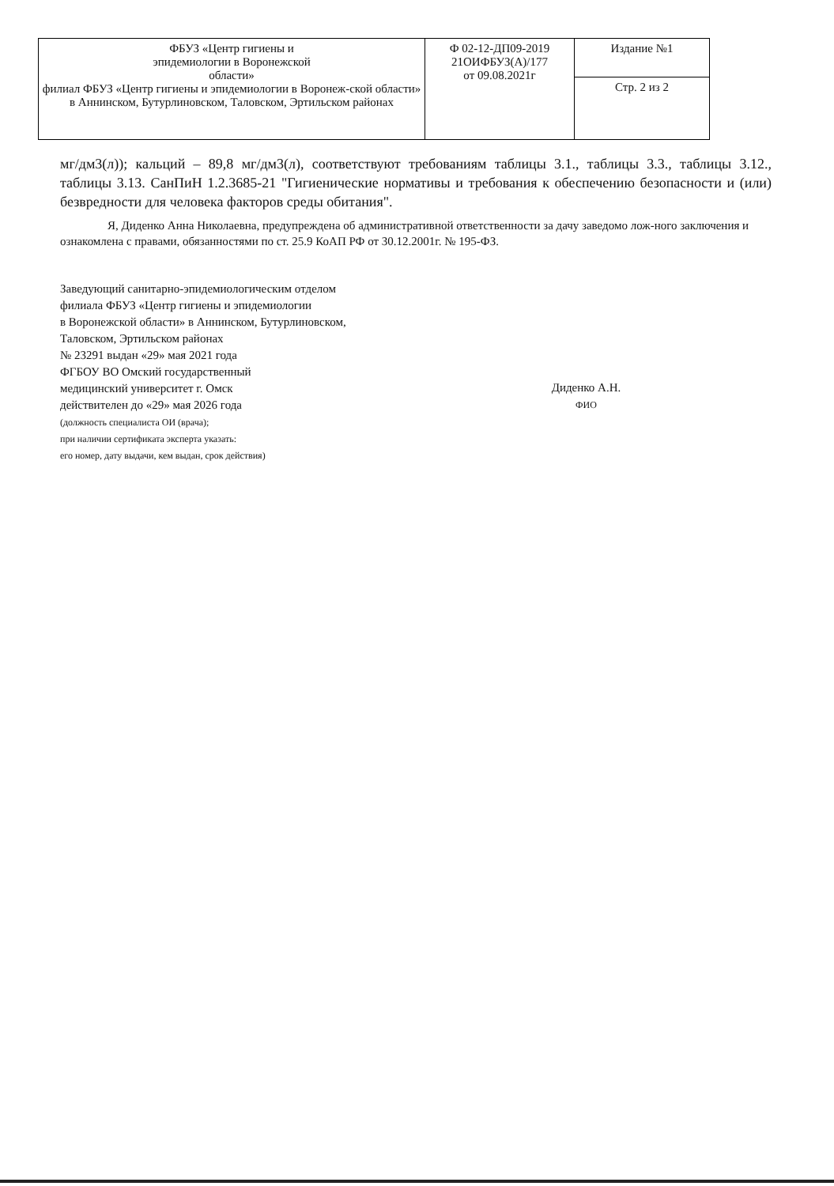| ФБУЗ «Центр гигиены и эпидемиологии в Воронежской области» филиал ФБУЗ «Центр гигиены и эпидемиологии в Воронеж-ской области» в Аннинском, Бутурлиновском, Таловском, Эртильском районах | Ф 02-12-ДП09-2019 21ОИФБУЗ(А)/177 от 09.08.2021г | Издание №1 |
| | | Стр. 2 из 2 |
мг/дм3(л)); кальций – 89,8 мг/дм3(л), соответствуют требованиям таблицы 3.1., таблицы 3.3., таблицы 3.12., таблицы 3.13. СанПиН 1.2.3685-21 "Гигиенические нормативы и требования к обеспечению безопасности и (или) безвредности для человека факторов среды обитания".
Я, Диденко Анна Николаевна, предупреждена об административной ответственности за дачу заведомо лож-ного заключения и ознакомлена с правами, обязанностями по ст. 25.9 КоАП РФ от 30.12.2001г. № 195-ФЗ.
Заведующий санитарно-эпидемиологическим отделом
филиала ФБУЗ «Центр гигиены и эпидемиологии
в Воронежской области» в Аннинском, Бутурлиновском,
Таловском, Эртильском районах
№ 23291 выдан «29» мая 2021 года
ФГБОУ ВО Омский государственный
медицинский университет г. Омск
действителен до «29» мая 2026 года
(должность специалиста ОИ (врача);
при наличии сертификата эксперта указать:
его номер, дату выдачи, кем выдан, срок действия)
Диденко А.Н.
ФИО